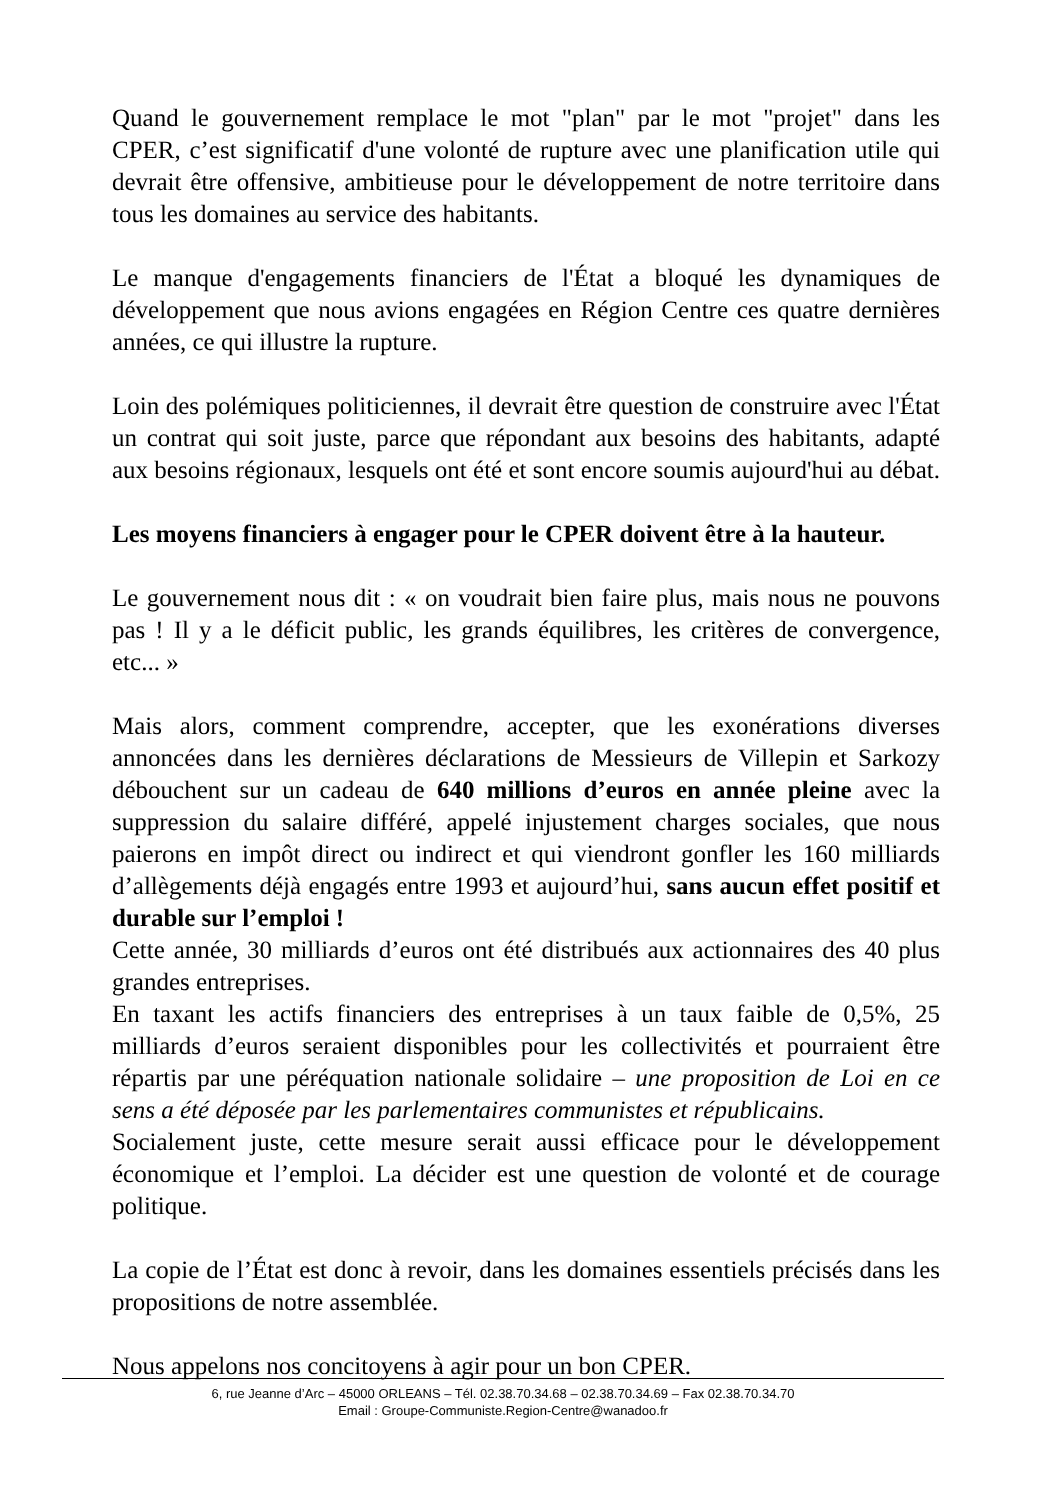Quand le gouvernement remplace le mot "plan" par le mot "projet" dans les CPER, c’est significatif d'une volonté de rupture avec une planification utile qui devrait être offensive, ambitieuse pour le développement de notre territoire dans tous les domaines au service des habitants.
Le manque d'engagements financiers de l'État a bloqué les dynamiques de développement que nous avions engagées en Région Centre ces quatre dernières années, ce qui illustre la rupture.
Loin des polémiques politiciennes, il devrait être question de construire avec l'État un contrat qui soit juste, parce que répondant aux besoins des habitants, adapté aux besoins régionaux, lesquels ont été et sont encore soumis aujourd'hui au débat.
Les moyens financiers à engager pour le CPER doivent être à la hauteur.
Le gouvernement nous dit : « on voudrait bien faire plus, mais nous ne pouvons pas ! Il y a le déficit public, les grands équilibres, les critères de convergence, etc... »
Mais alors, comment comprendre, accepter, que les exonérations diverses annoncées dans les dernières déclarations de Messieurs de Villepin et Sarkozy débouchent sur un cadeau de 640 millions d’euros en année pleine avec la suppression du salaire différé, appelé injustement charges sociales, que nous paierons en impôt direct ou indirect et qui viendront gonfler les 160 milliards d’allègements déjà engagés entre 1993 et aujourd’hui, sans aucun effet positif et durable sur l’emploi !
Cette année, 30 milliards d’euros ont été distribués aux actionnaires des 40 plus grandes entreprises.
En taxant les actifs financiers des entreprises à un taux faible de 0,5%, 25 milliards d’euros seraient disponibles pour les collectivités et pourraient être répartis par une péréquation nationale solidaire – une proposition de Loi en ce sens a été déposée par les parlementaires communistes et républicains.
Socialement juste, cette mesure serait aussi efficace pour le développement économique et l’emploi. La décider est une question de volonté et de courage politique.
La copie de l’État est donc à revoir, dans les domaines essentiels précisés dans les propositions de notre assemblée.
Nous appelons nos concitoyens à agir pour un bon CPER.
6, rue Jeanne d’Arc – 45000 ORLEANS – Tél. 02.38.70.34.68 – 02.38.70.34.69 – Fax 02.38.70.34.70
Email : Groupe-Communiste.Region-Centre@wanadoo.fr